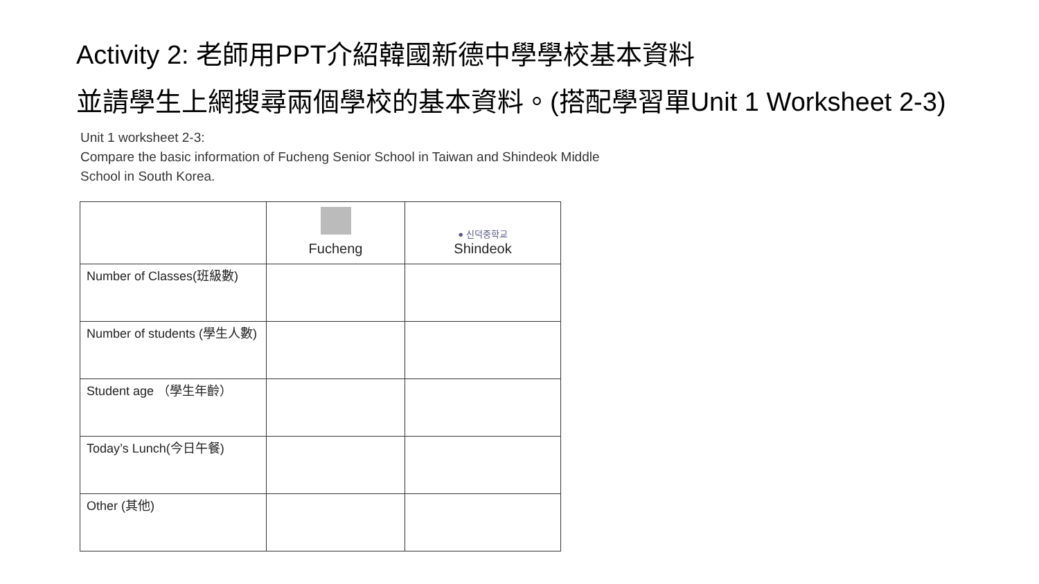Activity 2: 老師用PPT介紹韓國新德中學學校基本資料
並請學生上網搜尋兩個學校的基本資料。(搭配學習單Unit 1 Worksheet 2-3)
Unit 1 worksheet 2-3:
Compare the basic information of Fucheng Senior School in Taiwan and Shindeok Middle
School in South Korea.
| | Fucheng | ● 신덕중학교 Shindeok |
| --- | --- | --- |
| Number of Classes(班級數) | | |
| Number of students (學生人數) | | |
| Student age （學生年齡） | | |
| Today’s Lunch(今日午餐) | | |
| Other (其他) | | |